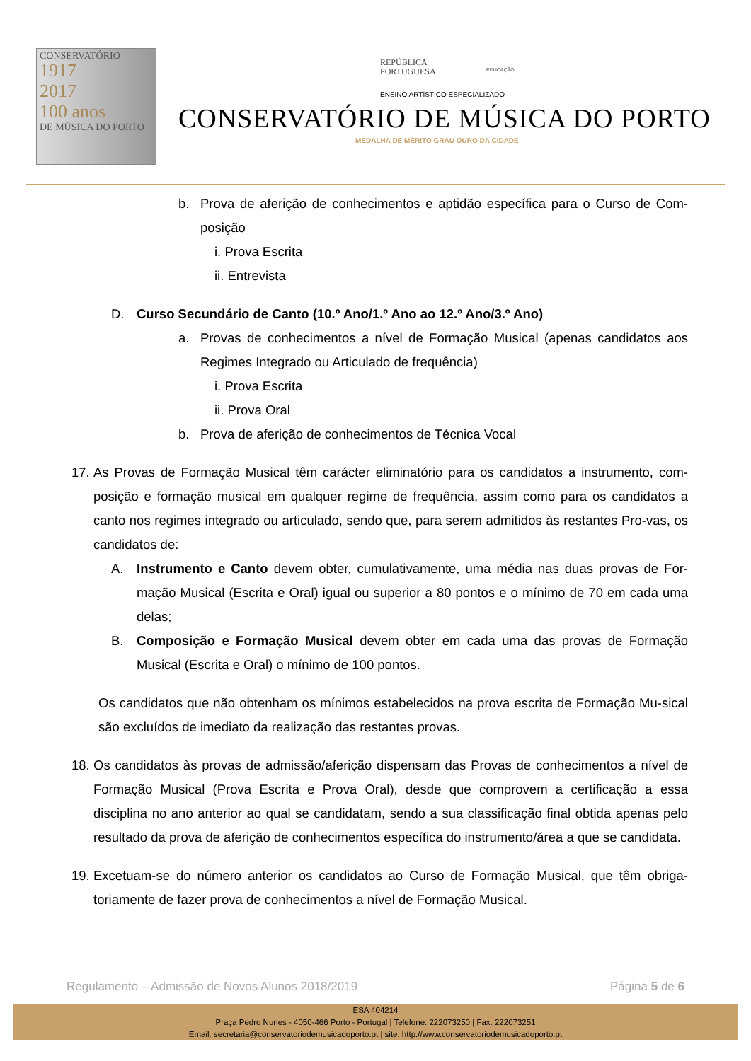CONSERVATÓRIO
1917
2017
100 anos
DE MÚSICA DO PORTO
REPÚBLICA
PORTUGUESA
EDUCAÇÃO
ENSINO ARTÍSTICO ESPECIALIZADO
CONSERVATÓRIO DE MÚSICA DO PORTO
MEDALHA DE MÉRITO GRAU OURO DA CIDADE
b. Prova de aferição de conhecimentos e aptidão específica para o Curso de Com-posição
i. Prova Escrita
ii. Entrevista
D. Curso Secundário de Canto (10.º Ano/1.º Ano ao 12.º Ano/3.º Ano)
a. Provas de conhecimentos a nível de Formação Musical (apenas candidatos aos Regimes Integrado ou Articulado de frequência)
i. Prova Escrita
ii. Prova Oral
b. Prova de aferição de conhecimentos de Técnica Vocal
17. As Provas de Formação Musical têm carácter eliminatório para os candidatos a instrumento, com-posição e formação musical em qualquer regime de frequência, assim como para os candidatos a canto nos regimes integrado ou articulado, sendo que, para serem admitidos às restantes Pro-vas, os candidatos de:
A. Instrumento e Canto devem obter, cumulativamente, uma média nas duas provas de For-mação Musical (Escrita e Oral) igual ou superior a 80 pontos e o mínimo de 70 em cada uma delas;
B. Composição e Formação Musical devem obter em cada uma das provas de Formação Musical (Escrita e Oral) o mínimo de 100 pontos.
Os candidatos que não obtenham os mínimos estabelecidos na prova escrita de Formação Mu-sical são excluídos de imediato da realização das restantes provas.
18. Os candidatos às provas de admissão/aferição dispensam das Provas de conhecimentos a nível de Formação Musical (Prova Escrita e Prova Oral), desde que comprovem a certificação a essa disciplina no ano anterior ao qual se candidatam, sendo a sua classificação final obtida apenas pelo resultado da prova de aferição de conhecimentos específica do instrumento/área a que se candidata.
19. Excetuam-se do número anterior os candidatos ao Curso de Formação Musical, que têm obriga-toriamente de fazer prova de conhecimentos a nível de Formação Musical.
Regulamento – Admissão de Novos Alunos 2018/2019 Página 5 de 6
ESA 404214
Praça Pedro Nunes - 4050-466 Porto - Portugal | Telefone: 222073250 | Fax: 222073251
Email: secretaria@conservatoriodemusicadoporto.pt | site: http://www.conservatoriodemusicadoporto.pt